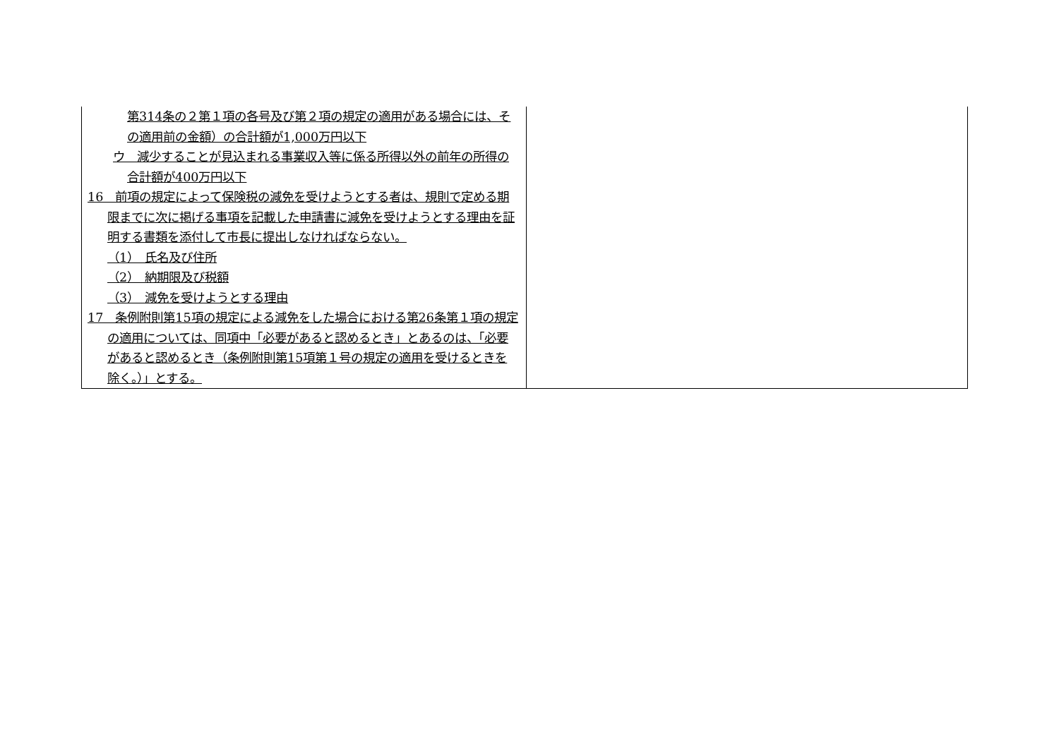| 第314条の２第１項の各号及び第２項の規定の適用がある場合には、その適用前の金額）の合計額が1,000万円以下 ウ 減少することが見込まれる事業収入等に係る所得以外の前年の所得の合計額が400万円以下 16 前項の規定によって保険税の減免を受けようとする者は、規則で定める期限までに次に掲げる事項を記載した申請書に減免を受けようとする理由を証明する書類を添付して市長に提出しなければならない。 （1） 氏名及び住所 （2） 納期限及び税額 （3） 減免を受けようとする理由 17 条例附則第15項の規定による減免をした場合における第26条第１項の規定の適用については、同項中「必要があると認めるとき」とあるのは、「必要があると認めるとき（条例附則第15項第１号の規定の適用を受けるときを除く。）」とする。 | |